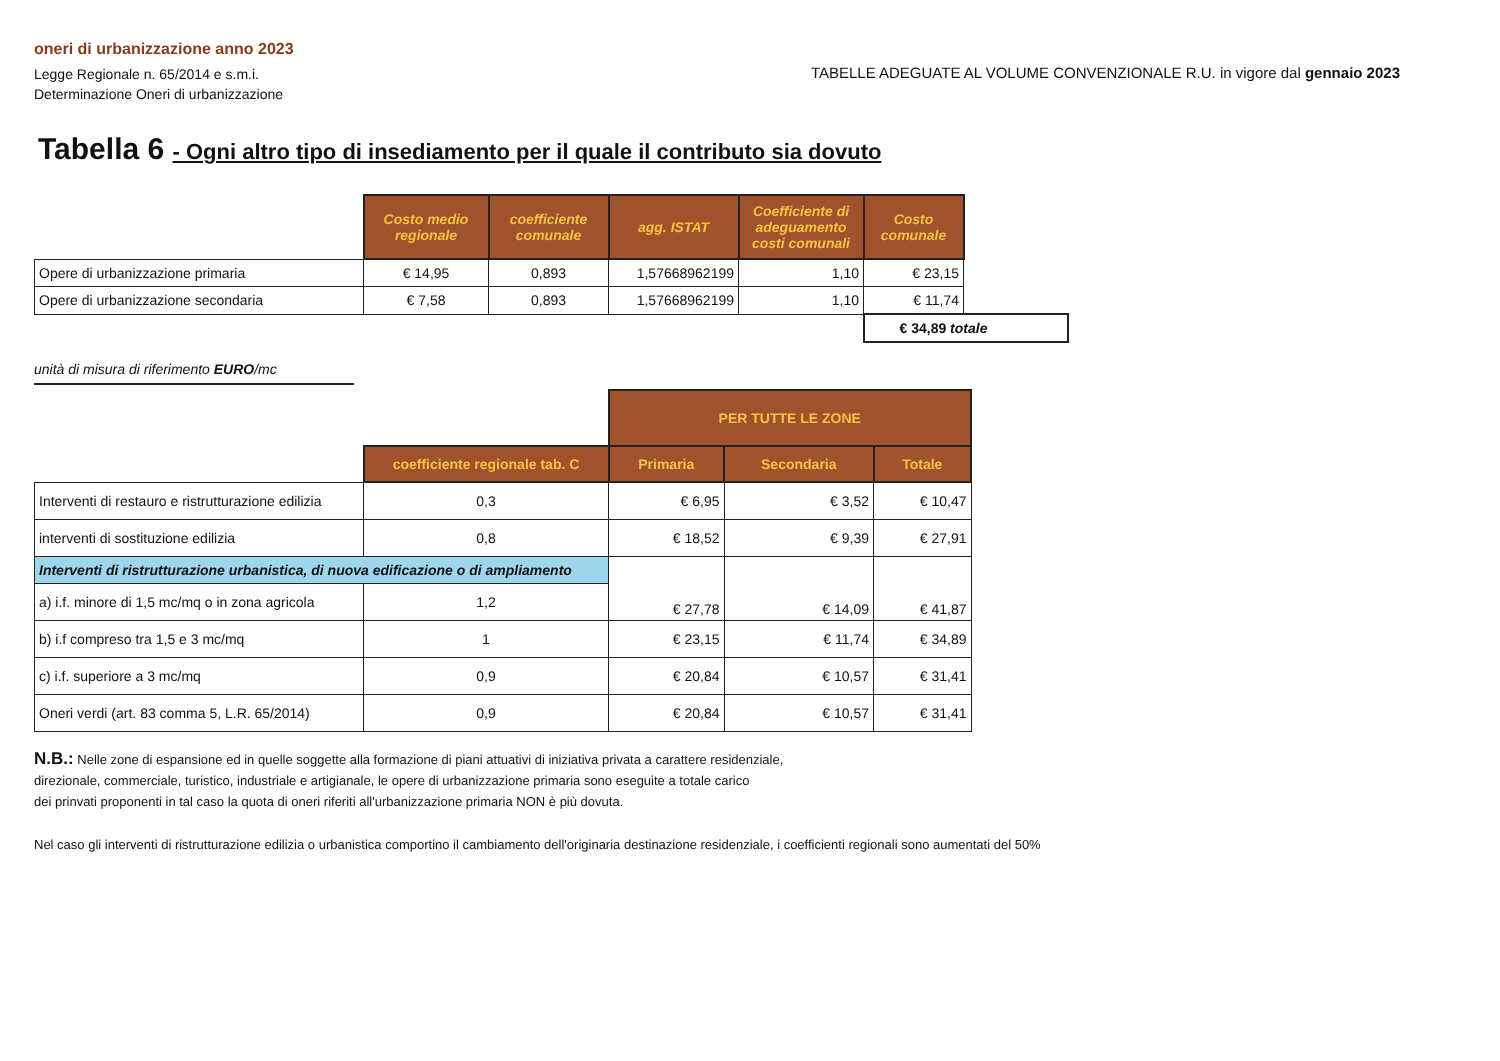oneri di urbanizzazione anno 2023
Legge Regionale n. 65/2014 e s.m.i.
Determinazione Oneri di urbanizzazione
TABELLE ADEGUATE AL VOLUME CONVENZIONALE R.U. in vigore dal gennaio 2023
Tabella 6 - Ogni altro tipo di insediamento per il quale il contributo sia dovuto
| | Costo medio regionale | coefficiente comunale | agg. ISTAT | Coefficiente di adeguamento costi comunali | Costo comunale | |
| Opere di urbanizzazione primaria | € 14,95 | 0,893 | 1,57668962199 | 1,10 | € 23,15 | |
| Opere di urbanizzazione secondaria | € 7,58 | 0,893 | 1,57668962199 | 1,10 | € 11,74 | |
| | | | | | € 34,89 totale | |
unità di misura di riferimento EURO/mc
| | | PER TUTTE LE ZONE | | |
| | coefficiente regionale tab. C | Primaria | Secondaria | Totale |
| Interventi di restauro e ristrutturazione edilizia | 0,3 | € 6,95 | € 3,52 | € 10,47 |
| interventi di sostituzione edilizia | 0,8 | € 18,52 | € 9,39 | € 27,91 |
| Interventi di ristrutturazione urbanistica, di nuova edificazione o di ampliamento | | € 27,78 | € 14,09 | € 41,87 |
| a) i.f. minore di 1,5 mc/mq o in zona agricola | 1,2 | | | |
| b) i.f compreso tra 1,5 e 3 mc/mq | 1 | € 23,15 | € 11,74 | € 34,89 |
| c) i.f. superiore a 3 mc/mq | 0,9 | € 20,84 | € 10,57 | € 31,41 |
| Oneri verdi (art. 83 comma 5, L.R. 65/2014) | 0,9 | € 20,84 | € 10,57 | € 31,41 |
N.B.: Nelle zone di espansione ed in quelle soggette alla formazione di piani attuativi di iniziativa privata a carattere residenziale,
direzionale, commerciale, turistico, industriale e artigianale, le opere di urbanizzazione primaria sono eseguite a totale carico
dei prinvati proponenti in tal caso la quota di oneri riferiti all'urbanizzazione primaria NON è più dovuta.
Nel caso gli interventi di ristrutturazione edilizia o urbanistica comportino il cambiamento dell'originaria destinazione residenziale, i coefficienti regionali sono aumentati del 50%